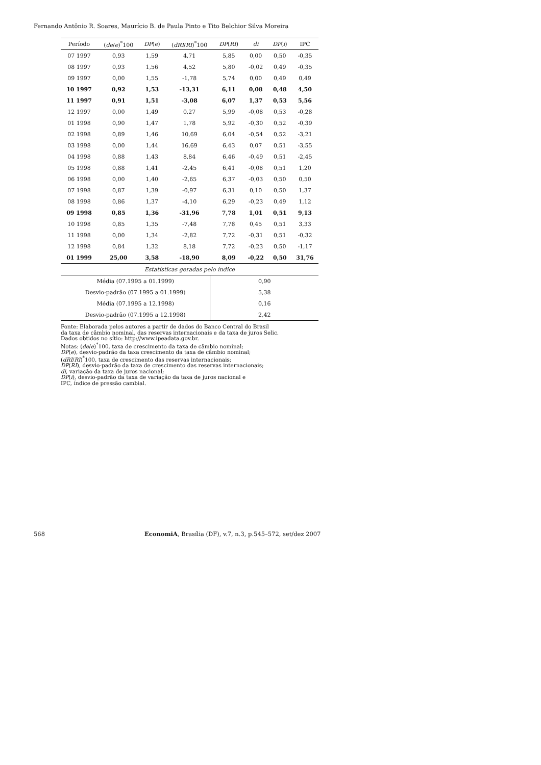Fernando Antônio R. Soares, Maurício B. de Paula Pinto e Tito Belchior Silva Moreira
| Período | ( de / e )<sup>*</sup>100 | DP ( e ) | ( dRI / RI )<sup>*</sup>100 | DP ( RI ) | di | DP ( i ) | IPC |
| --- | --- | --- | --- | --- | --- | --- | --- |
| 07 1997 | 0,93 | 1,59 | 4,71 | 5,85 | 0,00 | 0,50 | -0,35 |
| 08 1997 | 0,93 | 1,56 | 4,52 | 5,80 | -0,02 | 0,49 | -0,35 |
| 09 1997 | 0,00 | 1,55 | -1,78 | 5,74 | 0,00 | 0,49 | 0,49 |
| 10 1997 | 0,92 | 1,53 | -13,31 | 6,11 | 0,08 | 0,48 | 4,50 |
| 11 1997 | 0,91 | 1,51 | -3,08 | 6,07 | 1,37 | 0,53 | 5,56 |
| 12 1997 | 0,00 | 1,49 | 0,27 | 5,99 | -0,08 | 0,53 | -0,28 |
| 01 1998 | 0,90 | 1,47 | 1,78 | 5,92 | -0,30 | 0,52 | -0,39 |
| 02 1998 | 0,89 | 1,46 | 10,69 | 6,04 | -0,54 | 0,52 | -3,21 |
| 03 1998 | 0,00 | 1,44 | 16,69 | 6,43 | 0,07 | 0,51 | -3,55 |
| 04 1998 | 0,88 | 1,43 | 8,84 | 6,46 | -0,49 | 0,51 | -2,45 |
| 05 1998 | 0,88 | 1,41 | -2,45 | 6,41 | -0,08 | 0,51 | 1,20 |
| 06 1998 | 0,00 | 1,40 | -2,65 | 6,37 | -0,03 | 0,50 | 0,50 |
| 07 1998 | 0,87 | 1,39 | -0,97 | 6,31 | 0,10 | 0,50 | 1,37 |
| 08 1998 | 0,86 | 1,37 | -4,10 | 6,29 | -0,23 | 0,49 | 1,12 |
| 09 1998 | 0,85 | 1,36 | -31,96 | 7,78 | 1,01 | 0,51 | 9,13 |
| 10 1998 | 0,85 | 1,35 | -7,48 | 7,78 | 0,45 | 0,51 | 3,33 |
| 11 1998 | 0,00 | 1,34 | -2,82 | 7,72 | -0,31 | 0,51 | -0,32 |
| 12 1998 | 0,84 | 1,32 | 8,18 | 7,72 | -0,23 | 0,50 | -1,17 |
| 01 1999 | 25,00 | 3,58 | -18,90 | 8,09 | -0,22 | 0,50 | 31,76 |
| Estatísticas geradas pelo índice | |
| Média (07.1995 a 01.1999) | 0,90 |
| Desvio-padrão (07.1995 a 01.1999) | 5,38 |
| Média (07.1995 a 12.1998) | 0,16 |
| Desvio-padrão (07.1995 a 12.1998) | 2,42 |
Fonte: Elaborada pelos autores a partir de dados do Banco Central do Brasil
da taxa de câmbio nominal, das reservas internacionais e da taxa de juros Selic.
Dados obtidos no sítio: http://www.ipeadata.gov.br.
Notas: (de/e)<sup>*</sup>100, taxa de crescimento da taxa de câmbio nominal;
DP(e), desvio-padrão da taxa crescimento da taxa de câmbio nominal;
(dRI/RI)<sup>*</sup>100, taxa de crescimento das reservas internacionais;
DP(RI), desvio-padrão da taxa de crescimento das reservas internacionais;
di, variação da taxa de juros nacional;
DP(i), desvio-padrão da taxa de variação da taxa de juros nacional e
IPC, índice de pressão cambial.
568 EconomiA, Brasília (DF), v.7, n.3, p.545–572, set/dez 2007